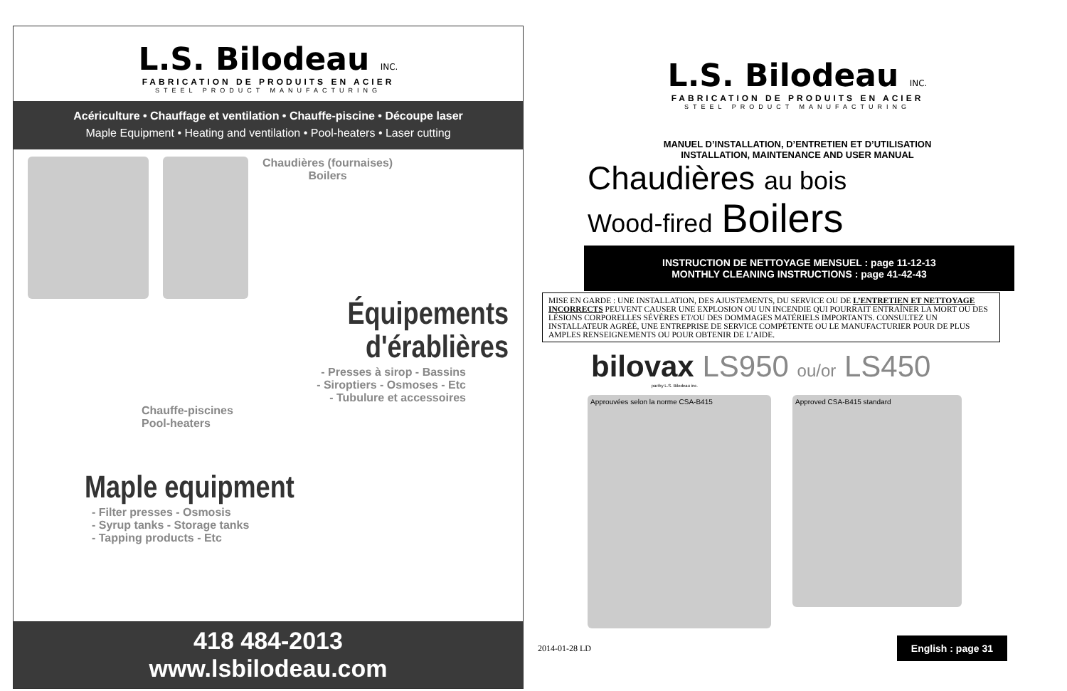L.S. Bilodeau INC.
FABRICATION DE PRODUITS EN ACIER
STEEL PRODUCT MANUFACTURING
Acériculture • Chauffage et ventilation • Chauffe-piscine • Découpe laser
Maple Equipment • Heating and ventilation • Pool-heaters • Laser cutting
Chaudières (fournaises)
Boilers
Équipements
d'érablières
- Presses à sirop - Bassins
- Siroptiers - Osmoses - Etc
- Tubulure et accessoires
Chauffe-piscines
Pool-heaters
Maple equipment
- Filter presses - Osmosis
- Syrup tanks - Storage tanks
- Tapping products - Etc
418 484-2013
www.lsbilodeau.com
L.S. Bilodeau INC.
FABRICATION DE PRODUITS EN ACIER
STEEL PRODUCT MANUFACTURING
MANUEL D’INSTALLATION, D’ENTRETIEN ET D’UTILISATION
INSTALLATION, MAINTENANCE AND USER MANUAL
Chaudières au bois
Wood-fired Boilers
INSTRUCTION DE NETTOYAGE MENSUEL : page 11-12-13
MONTHLY CLEANING INSTRUCTIONS : page 41-42-43
MISE EN GARDE : UNE INSTALLATION, DES AJUSTEMENTS, DU SERVICE OU DE L’ENTRETIEN ET NETTOYAGE INCORRECTS PEUVENT CAUSER UNE EXPLOSION OU UN INCENDIE QUI POURRAIT ENTRAÎNER LA MORT OU DES LÉSIONS CORPORELLES SÉVÈRES ET/OU DES DOMMAGES MATÉRIELS IMPORTANTS. CONSULTEZ UN INSTALLATEUR AGRÉÉ, UNE ENTREPRISE DE SERVICE COMPÉTENTE OU LE MANUFACTURIER POUR DE PLUS AMPLES RENSEIGNEMENTS OU POUR OBTENIR DE L’AIDE.
bilovax LS950 ou/or LS450
par/by L.S. Bilodeau inc.
Approuvées selon la norme CSA-B415
Approved CSA-B415 standard
2014-01-28 LD English : page 31